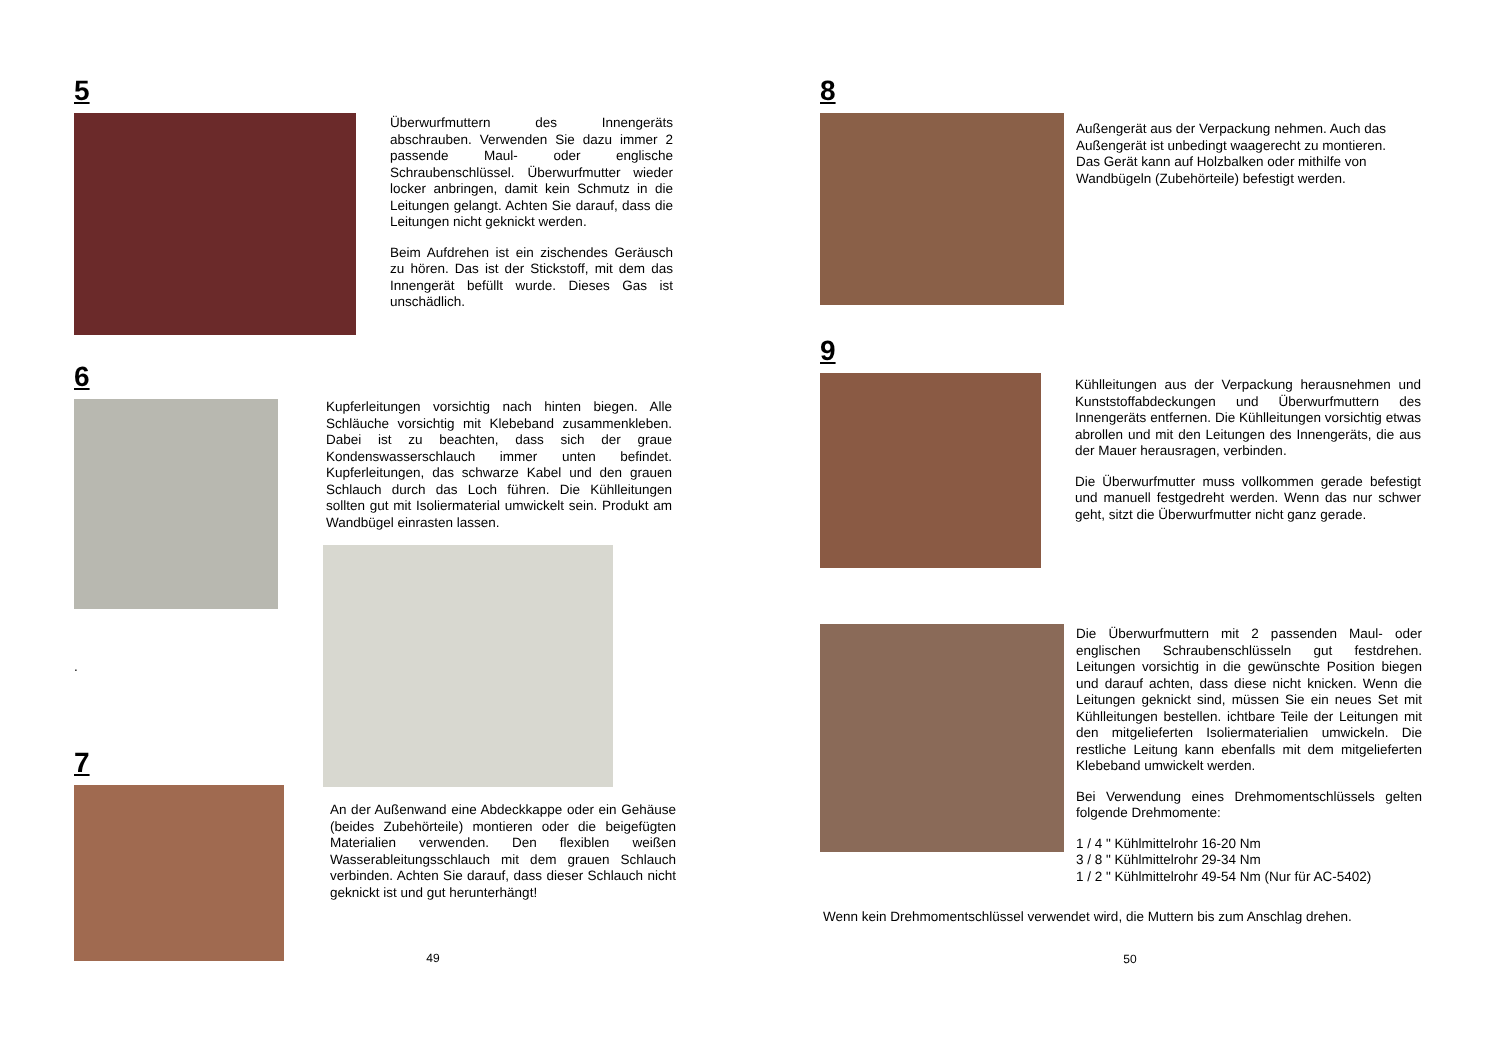5
Überwurfmuttern des Innengeräts abschrauben. Verwenden Sie dazu immer 2 passende Maul- oder englische Schraubenschlüssel. Überwurfmutter wieder locker anbringen, damit kein Schmutz in die Leitungen gelangt. Achten Sie darauf, dass die Leitungen nicht geknickt werden.
Beim Aufdrehen ist ein zischendes Geräusch zu hören. Das ist der Stickstoff, mit dem das Innengerät befüllt wurde. Dieses Gas ist unschädlich.
6
.
Kupferleitungen vorsichtig nach hinten biegen. Alle Schläuche vorsichtig mit Klebeband zusammenkleben. Dabei ist zu beachten, dass sich der graue Kondenswasserschlauch immer unten befindet. Kupferleitungen, das schwarze Kabel und den grauen Schlauch durch das Loch führen. Die Kühlleitungen sollten gut mit Isoliermaterial umwickelt sein. Produkt am Wandbügel einrasten lassen.
7
An der Außenwand eine Abdeckkappe oder ein Gehäuse (beides Zubehörteile) montieren oder die beigefügten Materialien verwenden. Den flexiblen weißen Wasserableitungsschlauch mit dem grauen Schlauch verbinden. Achten Sie darauf, dass dieser Schlauch nicht geknickt ist und gut herunterhängt!
49
8
Außengerät aus der Verpackung nehmen. Auch das Außengerät ist unbedingt waagerecht zu montieren. Das Gerät kann auf Holzbalken oder mithilfe von Wandbügeln (Zubehörteile) befestigt werden.
9
Kühlleitungen aus der Verpackung herausnehmen und Kunststoffabdeckungen und Überwurfmuttern des Innengeräts entfernen. Die Kühlleitungen vorsichtig etwas abrollen und mit den Leitungen des Innengeräts, die aus der Mauer herausragen, verbinden.
Die Überwurfmutter muss vollkommen gerade befestigt und manuell festgedreht werden. Wenn das nur schwer geht, sitzt die Überwurfmutter nicht ganz gerade.
Die Überwurfmuttern mit 2 passenden Maul- oder englischen Schraubenschlüsseln gut festdrehen. Leitungen vorsichtig in die gewünschte Position biegen und darauf achten, dass diese nicht knicken. Wenn die Leitungen geknickt sind, müssen Sie ein neues Set mit Kühlleitungen bestellen. ichtbare Teile der Leitungen mit den mitgelieferten Isoliermaterialien umwickeln. Die restliche Leitung kann ebenfalls mit dem mitgelieferten Klebeband umwickelt werden.
Bei Verwendung eines Drehmomentschlüssels gelten folgende Drehmomente:
1 / 4 " Kühlmittelrohr 16-20 Nm
3 / 8 " Kühlmittelrohr 29-34 Nm
1 / 2 " Kühlmittelrohr 49-54 Nm (Nur für AC-5402)
Wenn kein Drehmomentschlüssel verwendet wird, die Muttern bis zum Anschlag drehen.
50